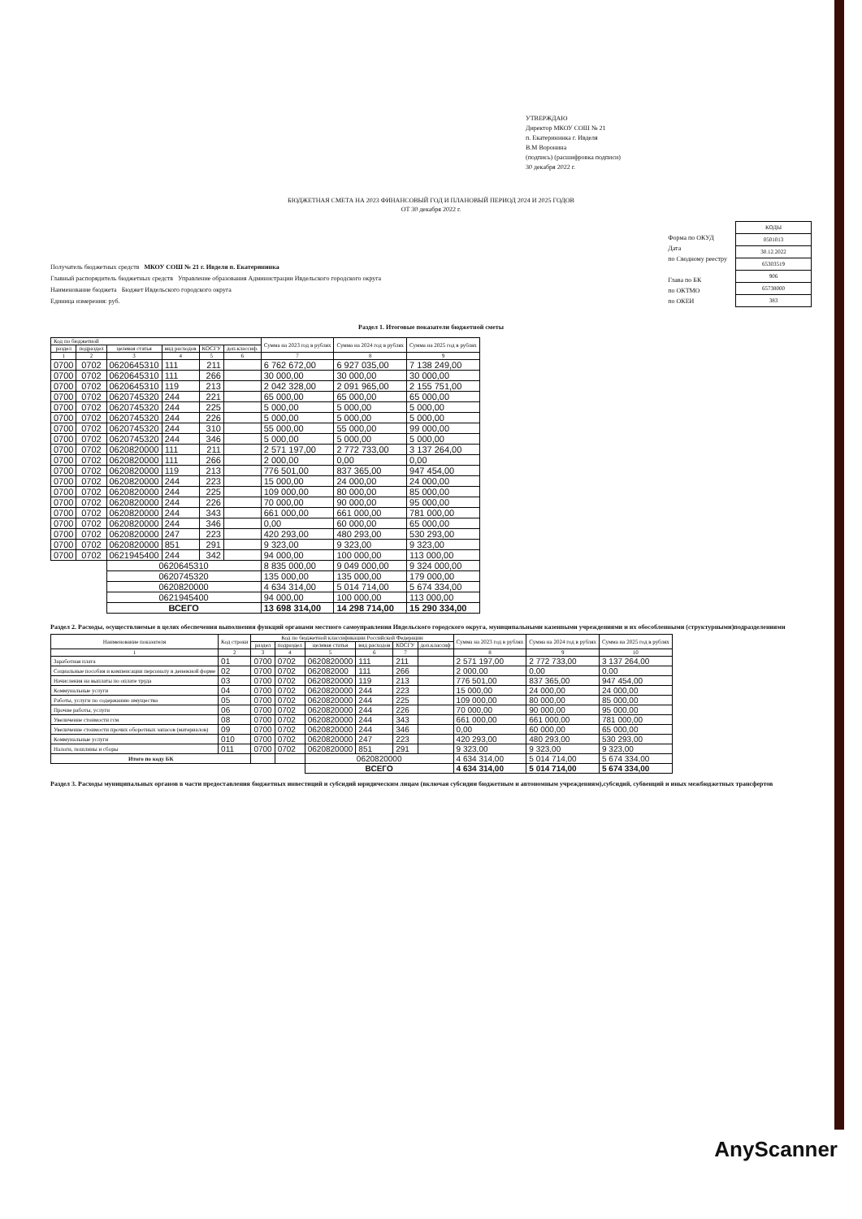УТВЕРЖДАЮ
Директор МКОУ СОШ № 21
п. Екатерининка г. Ивделя
В.М Воронина
(подпись) (расшифровка подписи)
30 декабря 2022 г.
БЮДЖЕТНАЯ СМЕТА НА 2023 ФИНАНСОВЫЙ ГОД И ПЛАНОВЫЙ ПЕРИОД 2024 И 2025 ГОДОВ
ОТ 30 декабря 2022 г.
Получатель бюджетных средств МКОУ СОШ № 21 г. Ивделя п. Екатерининка
Главный распорядитель бюджетных средств Управление образования Администрации Ивдельского городского округа
Наименование бюджета Бюджет Ивдельского городского округа
Единица измерения: руб.
Форма по ОКУД
Дата
по Сводному реестру
Глава по БК
по ОКТМО
по ОКЕИ
| КОДЫ |
| 0501013 |
| 30.12.2022 |
| 65303519 |
| 906 |
| 65738000 |
| 383 |
Раздел 1. Итоговые показатели бюджетной сметы
| Код по бюджетной | | | | | | Сумма на 2023 год в рублях | Сумма на 2024 год в рублях | Сумма на 2025 год в рублях |
| --- | --- | --- | --- | --- | --- | --- | --- | --- |
| раздел | подраздел | целевая статья | вид расходов | КОСГУ | доп.классиф. | | | |
| 1 | 2 | 3 | 4 | 5 | 6 | 7 | 8 | 9 |
| 0700 | 0702 | 0620645310 | 111 | 211 | | 6 762 672,00 | 6 927 035,00 | 7 138 249,00 |
| 0700 | 0702 | 0620645310 | 111 | 266 | | 30 000,00 | 30 000,00 | 30 000,00 |
| 0700 | 0702 | 0620645310 | 119 | 213 | | 2 042 328,00 | 2 091 965,00 | 2 155 751,00 |
| 0700 | 0702 | 0620745320 | 244 | 221 | | 65 000,00 | 65 000,00 | 65 000,00 |
| 0700 | 0702 | 0620745320 | 244 | 225 | | 5 000,00 | 5 000,00 | 5 000,00 |
| 0700 | 0702 | 0620745320 | 244 | 226 | | 5 000,00 | 5 000,00 | 5 000,00 |
| 0700 | 0702 | 0620745320 | 244 | 310 | | 55 000,00 | 55 000,00 | 99 000,00 |
| 0700 | 0702 | 0620745320 | 244 | 346 | | 5 000,00 | 5 000,00 | 5 000,00 |
| 0700 | 0702 | 0620820000 | 111 | 211 | | 2 571 197,00 | 2 772 733,00 | 3 137 264,00 |
| 0700 | 0702 | 0620820000 | 111 | 266 | | 2 000,00 | 0,00 | 0,00 |
| 0700 | 0702 | 0620820000 | 119 | 213 | | 776 501,00 | 837 365,00 | 947 454,00 |
| 0700 | 0702 | 0620820000 | 244 | 223 | | 15 000,00 | 24 000,00 | 24 000,00 |
| 0700 | 0702 | 0620820000 | 244 | 225 | | 109 000,00 | 80 000,00 | 85 000,00 |
| 0700 | 0702 | 0620820000 | 244 | 226 | | 70 000,00 | 90 000,00 | 95 000,00 |
| 0700 | 0702 | 0620820000 | 244 | 343 | | 661 000,00 | 661 000,00 | 781 000,00 |
| 0700 | 0702 | 0620820000 | 244 | 346 | | 0,00 | 60 000,00 | 65 000,00 |
| 0700 | 0702 | 0620820000 | 247 | 223 | | 420 293,00 | 480 293,00 | 530 293,00 |
| 0700 | 0702 | 0620820000 | 851 | 291 | | 9 323,00 | 9 323,00 | 9 323,00 |
| 0700 | 0702 | 0621945400 | 244 | 342 | | 94 000,00 | 100 000,00 | 113 000,00 |
| | | 0620645310 | | | | 8 835 000,00 | 9 049 000,00 | 9 324 000,00 |
| | | 0620745320 | | | | 135 000,00 | 135 000,00 | 179 000,00 |
| | | 0620820000 | | | | 4 634 314,00 | 5 014 714,00 | 5 674 334,00 |
| | | 0621945400 | | | | 94 000,00 | 100 000,00 | 113 000,00 |
| | | ВСЕГО | | | | 13 698 314,00 | 14 298 714,00 | 15 290 334,00 |
Раздел 2. Расходы, осуществляемые в целях обеспечения выполнения функций органами местного самоуправления Ивдельского городского округа, муниципальными казенными учреждениями и их обособленными (структурными)подразделениями
| Наименование показателя | Код строки | Код по бюджетной классификации Российской Федерации | | | | | | Сумма на 2023 год в рублях | Сумма на 2024 год в рублях | Сумма на 2025 год в рублях |
| --- | --- | --- | --- | --- | --- | --- | --- | --- | --- | --- |
| | | раздел | подраздел | целевая статья | вид расходов | КОСГУ | доп.классиф | | | |
| 1 | 2 | 3 | 4 | 5 | 6 | 7 | | 8 | 9 | 10 |
| Заработная плата | 01 | 0700 | 0702 | 0620820000 | 111 | 211 | | 2 571 197,00 | 2 772 733,00 | 3 137 264,00 |
| Социальные пособия и компенсации персоналу в денежной форме | 02 | 0700 | 0702 | 062082000 | 111 | 266 | | 2 000,00 | 0,00 | 0,00 |
| Начисления на выплаты по оплате труда | 03 | 0700 | 0702 | 0620820000 | 119 | 213 | | 776 501,00 | 837 365,00 | 947 454,00 |
| Коммунальные услуги | 04 | 0700 | 0702 | 0620820000 | 244 | 223 | | 15 000,00 | 24 000,00 | 24 000,00 |
| Работы, услуги по содержанию имущества | 05 | 0700 | 0702 | 0620820000 | 244 | 225 | | 109 000,00 | 80 000,00 | 85 000,00 |
| Прочие работы, услуги | 06 | 0700 | 0702 | 0620820000 | 244 | 226 | | 70 000,00 | 90 000,00 | 95 000,00 |
| Увеличение стоимости гсм | 08 | 0700 | 0702 | 0620820000 | 244 | 343 | | 661 000,00 | 661 000,00 | 781 000,00 |
| Увеличение стоимости прочих оборотных запасов (материалов) | 09 | 0700 | 0702 | 0620820000 | 244 | 346 | | 0,00 | 60 000,00 | 65 000,00 |
| Коммунальные услуги | 010 | 0700 | 0702 | 0620820000 | 247 | 223 | | 420 293,00 | 480 293,00 | 530 293,00 |
| Налоги, пошлины и сборы | 011 | 0700 | 0702 | 0620820000 | 851 | 291 | | 9 323,00 | 9 323,00 | 9 323,00 |
| Итого по коду БК | | | | 0620820000 | | | | 4 634 314,00 | 5 014 714,00 | 5 674 334,00 |
| | | | | ВСЕГО | | | | 4 634 314,00 | 5 014 714,00 | 5 674 334,00 |
Раздел 3. Расходы муниципальных органов в части предоставления бюджетных инвестиций и субсидий юридическим лицам (включая субсидии бюджетным и автономным учреждениям),субсидий, субвенций и иных межбюджетных трансфертов
AnyScanner